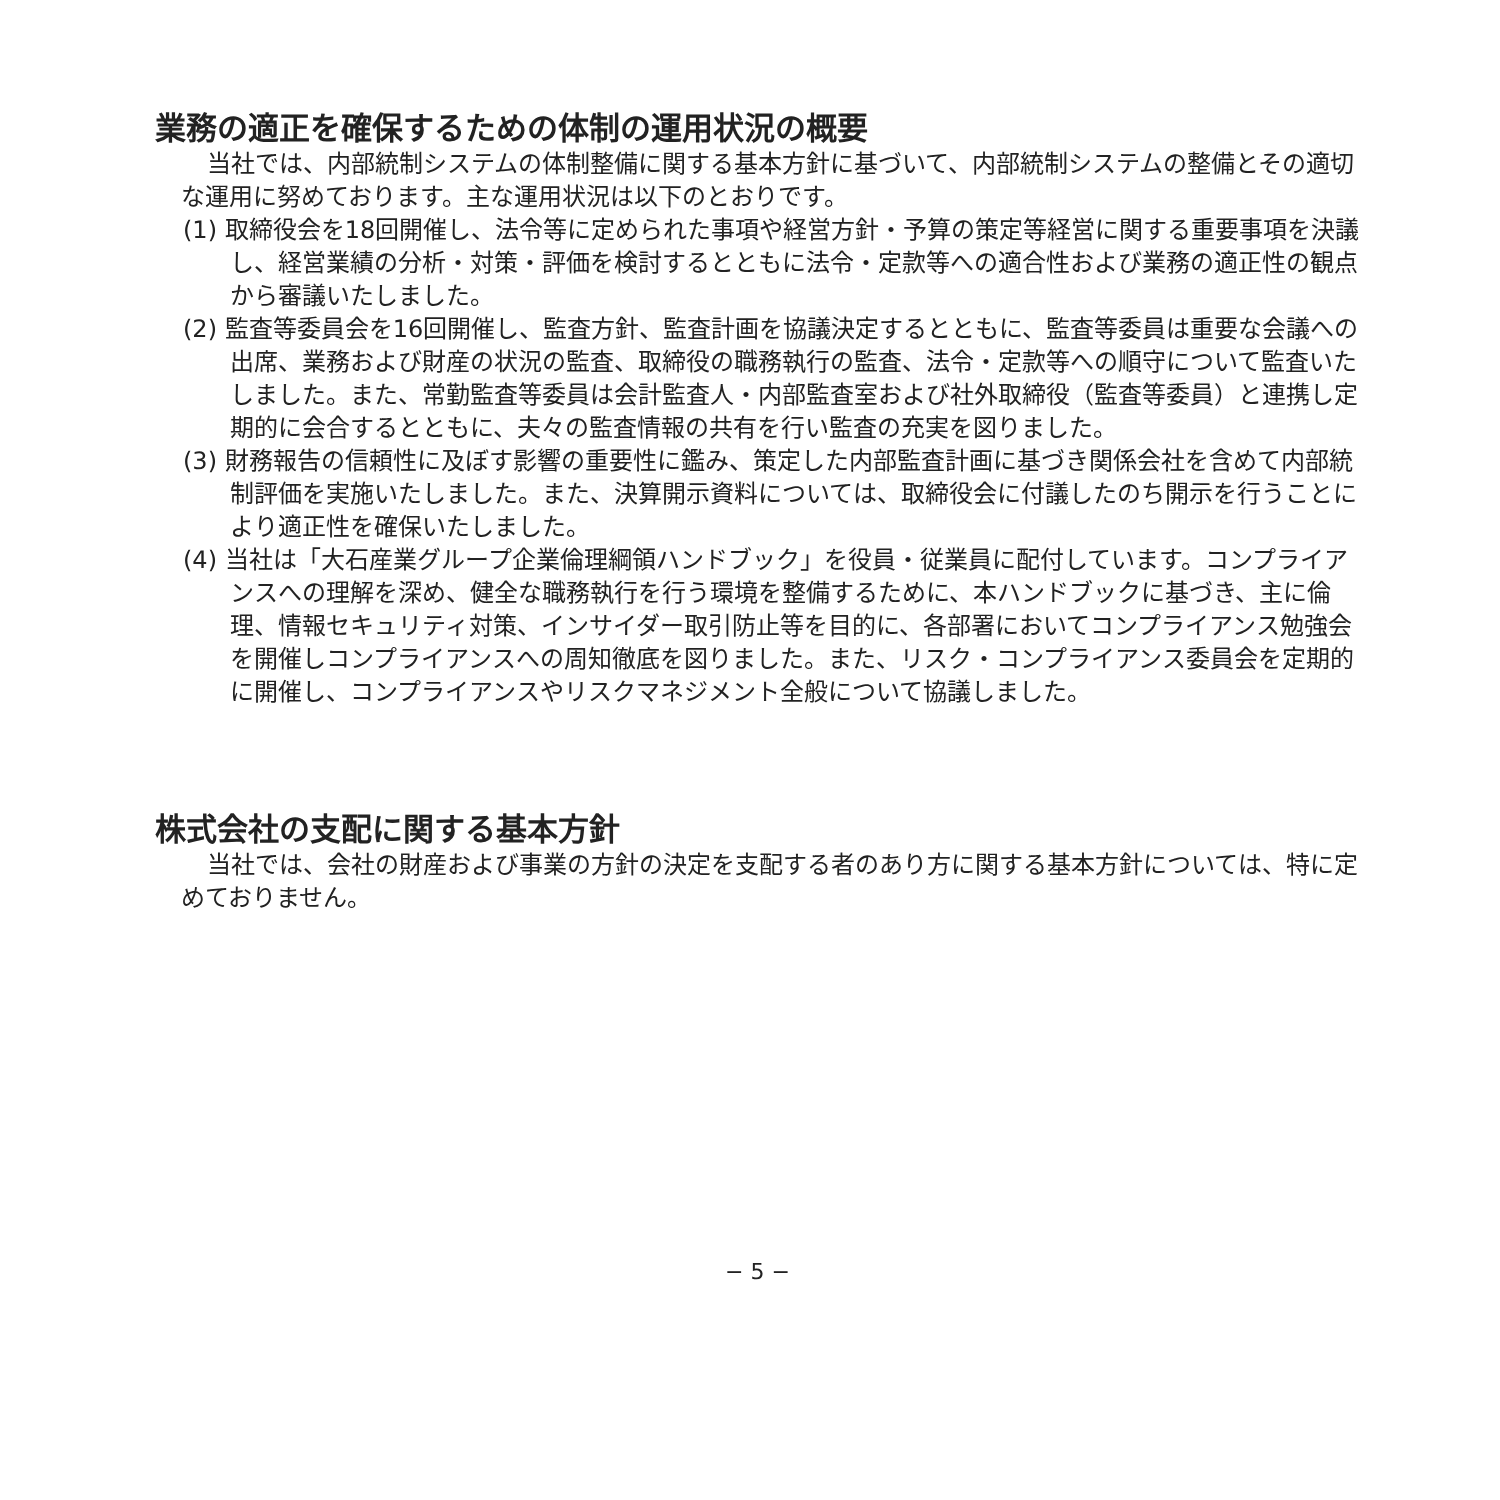業務の適正を確保するための体制の運用状況の概要
当社では、内部統制システムの体制整備に関する基本方針に基づいて、内部統制システムの整備とその適切な運用に努めております。主な運用状況は以下のとおりです。
(1) 取締役会を18回開催し、法令等に定められた事項や経営方針・予算の策定等経営に関する重要事項を決議し、経営業績の分析・対策・評価を検討するとともに法令・定款等への適合性および業務の適正性の観点から審議いたしました。
(2) 監査等委員会を16回開催し、監査方針、監査計画を協議決定するとともに、監査等委員は重要な会議への出席、業務および財産の状況の監査、取締役の職務執行の監査、法令・定款等への順守について監査いたしました。また、常勤監査等委員は会計監査人・内部監査室および社外取締役（監査等委員）と連携し定期的に会合するとともに、夫々の監査情報の共有を行い監査の充実を図りました。
(3) 財務報告の信頼性に及ぼす影響の重要性に鑑み、策定した内部監査計画に基づき関係会社を含めて内部統制評価を実施いたしました。また、決算開示資料については、取締役会に付議したのち開示を行うことにより適正性を確保いたしました。
(4) 当社は「大石産業グループ企業倫理綱領ハンドブック」を役員・従業員に配付しています。コンプライアンスへの理解を深め、健全な職務執行を行う環境を整備するために、本ハンドブックに基づき、主に倫理、情報セキュリティ対策、インサイダー取引防止等を目的に、各部署においてコンプライアンス勉強会を開催しコンプライアンスへの周知徹底を図りました。また、リスク・コンプライアンス委員会を定期的に開催し、コンプライアンスやリスクマネジメント全般について協議しました。
株式会社の支配に関する基本方針
当社では、会社の財産および事業の方針の決定を支配する者のあり方に関する基本方針については、特に定めておりません。
− 5 −